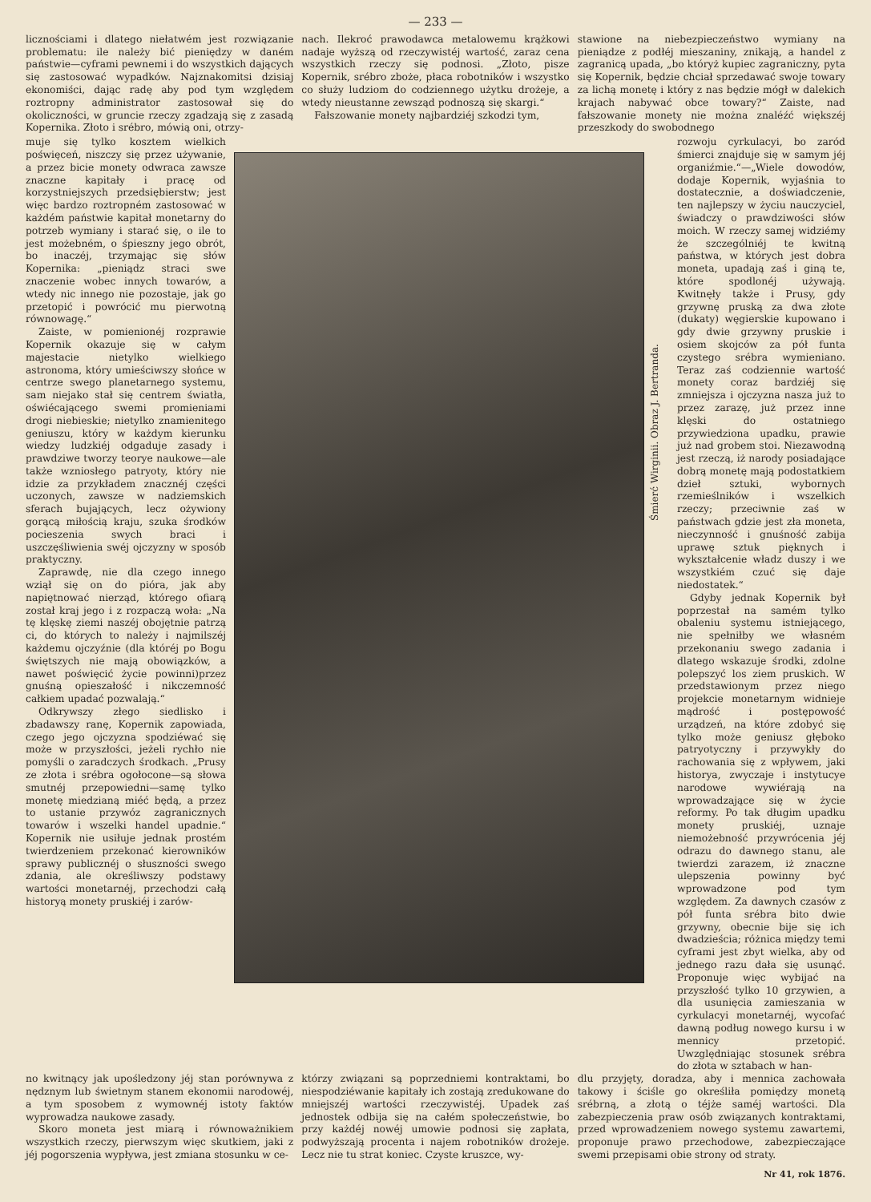— 233 —
licznościami i dlatego niełatwém jest rozwiązanie problematu: ile należy bić pieniędzy w daném państwie—cyframi pewnemi i do wszystkich dających się zastosować wypadków. Najznakomitsi dzisiaj ekonomiści, dając radę aby pod tym względem roztropny administrator zastosował się do okoliczności, w gruncie rzeczy zgadzają się z zasadą Kopernika. Złoto i srébro, mówią oni, otrzy-
nach. Ilekroć prawodawca metalowemu krążkowi nadaje wyższą od rzeczywistéj wartość, zaraz cena wszystkich rzeczy się podnosi. „Złoto, pisze Kopernik, srébro zboże, płaca robotników i wszystko co służy ludziom do codziennego użytku drożeje, a wtedy nieustanne zewsząd podnoszą się skargi.“
Fałszowanie monety najbardziéj szkodzi tym,
stawione na niebezpieczeństwo wymiany na pieniądze z podłéj mieszaniny, znikają, a handel z zagranicą upada, „bo któryż kupiec zagraniczny, pyta się Kopernik, będzie chciał sprzedawać swoje towary za lichą monetę i który z nas będzie mógł w dalekich krajach nabywać obce towary?“ Zaiste, nad fałszowanie monety nie można znaléźć większéj przeszkody do swobodnego
muje się tylko kosztem wielkich poświęceń, niszczy się przez używanie, a przez bicie monety odwraca zawsze znaczne kapitały i pracę od korzystniejszych przedsiębierstw; jest więc bardzo roztropném zastosować w każdém państwie kapitał monetarny do potrzeb wymiany i starać się, o ile to jest możebném, o śpieszny jego obrót, bo inaczéj, trzymając się słów Kopernika: „pieniądz straci swe znaczenie wobec innych towarów, a wtedy nic innego nie pozostaje, jak go przetopić i powrócić mu pierwotną równowagę.“
Zaiste, w pomienionéj rozprawie Kopernik okazuje się w całym majestacie nietylko wielkiego astronoma, który umieściwszy słońce w centrze swego planetarnego systemu, sam niejako stał się centrem światła, oświécającego swemi promieniami drogi niebieskie; nietylko znamienitego geniuszu, który w każdym kierunku wiedzy ludzkiéj odgaduje zasady i prawdziwe tworzy teorye naukowe—ale także wzniosłego patryoty, który nie idzie za przykładem znacznéj części uczonych, zawsze w nadziemskich sferach bujających, lecz ożywiony gorącą miłością kraju, szuka środków pocieszenia swych braci i uszczęśliwienia swéj ojczyzny w sposób praktyczny.
Zaprawdę, nie dla czego innego wziął się on do pióra, jak aby napiętnować nierząd, którego ofiarą został kraj jego i z rozpaczą woła: „Na tę klęskę ziemi naszéj obojętnie patrzą ci, do których to należy i najmilszéj każdemu ojczyźnie (dla któréj po Bogu świętszych nie mają obowiązków, a nawet poświęcić życie powinni)przez gnuśną opieszałość i nikczemność całkiem upadać pozwalają.“
Odkrywszy złego siedlisko i zbadawszy ranę, Kopernik zapowiada, czego jego ojczyzna spodziéwać się może w przyszłości, jeżeli rychło nie pomyśli o zaradczych środkach. „Prusy ze złota i srébra ogołocone—są słowa smutnéj przepowiedni—samę tylko monetę miedzianą miéć będą, a przez to ustanie przywóz zagranicznych towarów i wszelki handel upadnie.“ Kopernik nie usiłuje jednak prostém twierdzeniem przekonać kierowników sprawy publicznéj o słuszności swego zdania, ale określiwszy podstawy wartości monetarnéj, przechodzi całą historyą monety pruskiéj i zarów-
Śmierć Wirginii. Obraz J. Bertranda.
rozwoju cyrkulacyi, bo zaród śmierci znajduje się w samym jéj organiźmie.“—„Wiele dowodów, dodaje Kopernik, wyjaśnia to dostatecznie, a doświadczenie, ten najlepszy w życiu nauczyciel, świadczy o prawdziwości słów moich. W rzeczy samej widziémy że szczególniéj te kwitną państwa, w których jest dobra moneta, upadają zaś i giną te, które spodlonéj używają. Kwitnęły także i Prusy, gdy grzywnę pruską za dwa złote (dukaty) węgierskie kupowano i gdy dwie grzywny pruskie i osiem skojców za pół funta czystego srébra wymieniano. Teraz zaś codziennie wartość monety coraz bardziéj się zmniejsza i ojczyzna nasza już to przez zarazę, już przez inne klęski do ostatniego przywiedziona upadku, prawie już nad grobem stoi. Niezawodną jest rzeczą, iż narody posiadające dobrą monetę mają podostatkiem dzieł sztuki, wybornych rzemieślników i wszelkich rzeczy; przeciwnie zaś w państwach gdzie jest zła moneta, nieczynność i gnuśność zabija uprawę sztuk pięknych i wykształcenie władz duszy i we wszystkiém czuć się daje niedostatek.“
Gdyby jednak Kopernik był poprzestał na samém tylko obaleniu systemu istniejącego, nie spełniłby we własném przekonaniu swego zadania i dlatego wskazuje środki, zdolne polepszyć los ziem pruskich. W przedstawionym przez niego projekcie monetarnym widnieje mądrość i postępowość urządzeń, na które zdobyć się tylko może geniusz głęboko patryotyczny i przywykły do rachowania się z wpływem, jaki historya, zwyczaje i instytucye narodowe wywiérają na wprowadzające się w życie reformy. Po tak długim upadku monety pruskiéj, uznaje niemożebność przywrócenia jéj odrazu do dawnego stanu, ale twierdzi zarazem, iż znaczne ulepszenia powinny być wprowadzone pod tym względem. Za dawnych czasów z pół funta srébra bito dwie grzywny, obecnie bije się ich dwadzieścia; różnica między temi cyframi jest zbyt wielka, aby od jednego razu dała się usunąć. Proponuje więc wybijać na przyszłość tylko 10 grzywien, a dla usunięcia zamieszania w cyrkulacyi monetarnéj, wycofać dawną podług nowego kursu i w mennicy przetopić. Uwzględniając stosunek srébra do złota w sztabach w han-
no kwitnący jak upośledzony jéj stan porównywa z nędznym lub świetnym stanem ekonomii narodowéj, a tym sposobem z wymownéj istoty faktów wyprowadza naukowe zasady.
Skoro moneta jest miarą i równoważnikiem wszystkich rzeczy, pierwszym więc skutkiem, jaki z jéj pogorszenia wypływa, jest zmiana stosunku w ce-
którzy związani są poprzedniemi kontraktami, bo niespodziéwanie kapitały ich zostają zredukowane do mniejszéj wartości rzeczywistéj. Upadek zaś jednostek odbija się na całém społeczeństwie, bo przy każdéj nowéj umowie podnosi się zapłata, podwyższają procenta i najem robotników drożeje. Lecz nie tu strat koniec. Czyste kruszce, wy-
dlu przyjęty, doradza, aby i mennica zachowała takowy i ściśle go określiła pomiędzy monetą srébrną, a złotą o téjże saméj wartości. Dla zabezpieczenia praw osób związanych kontraktami, przed wprowadzeniem nowego systemu zawartemi, proponuje prawo przechodowe, zabezpieczające swemi przepisami obie strony od straty.
Nr 41, rok 1876.